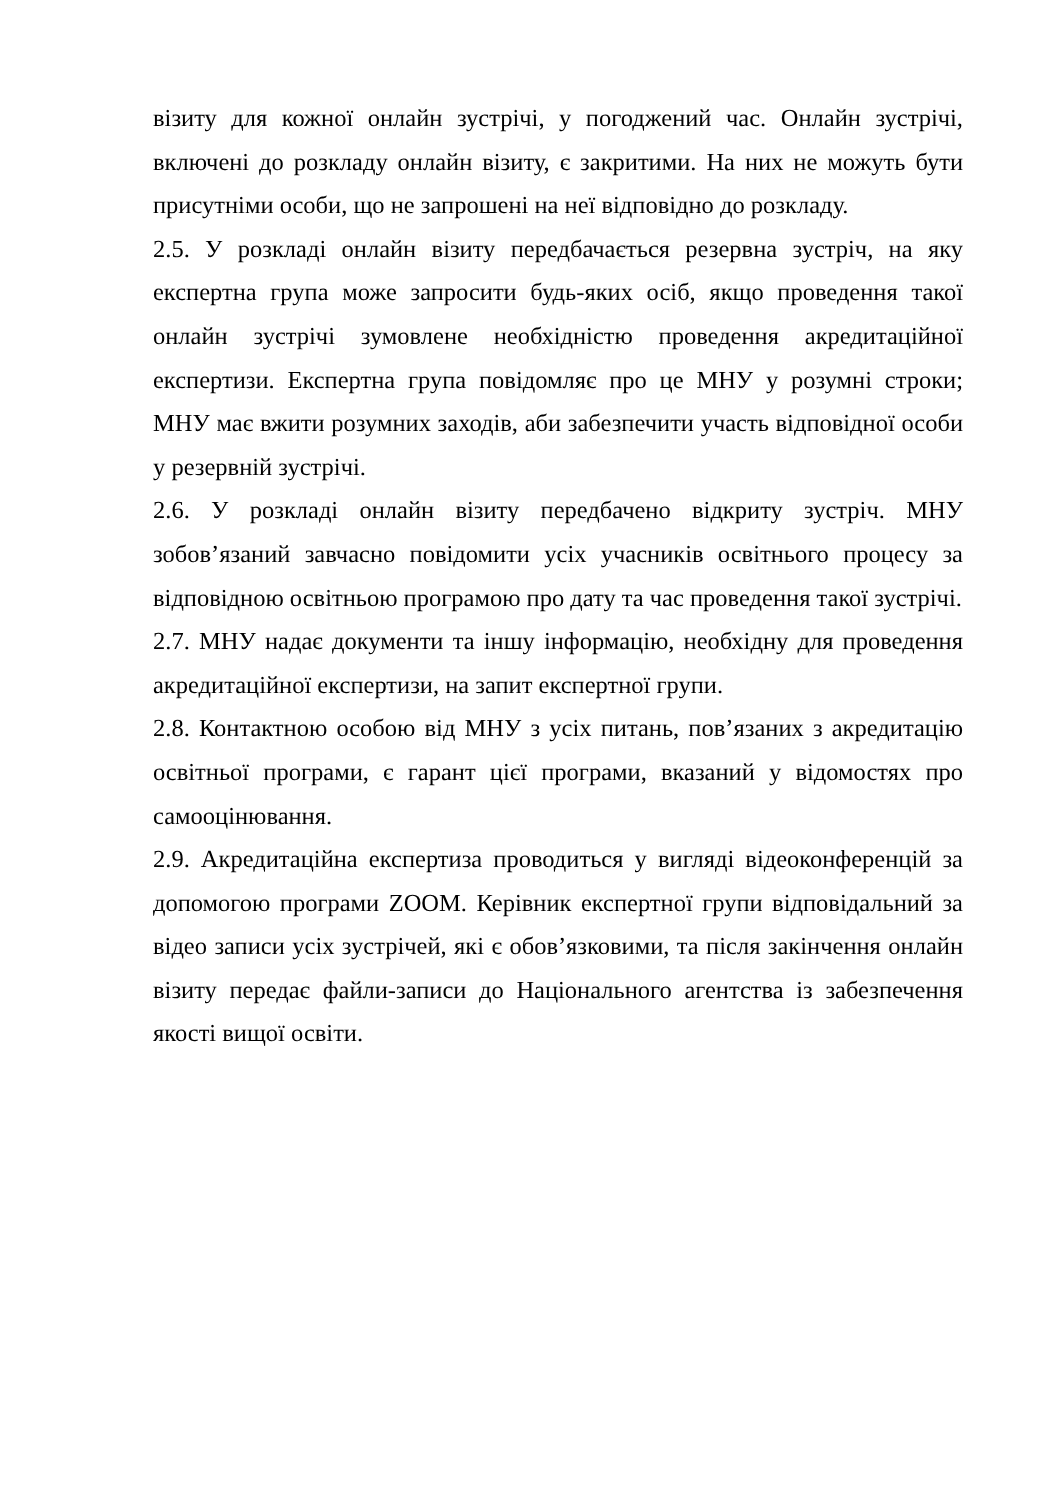візиту для кожної онлайн зустрічі, у погоджений час. Онлайн зустрічі, включені до розкладу онлайн візиту, є закритими. На них не можуть бути присутніми особи, що не запрошені на неї відповідно до розкладу.
2.5. У розкладі онлайн візиту передбачається резервна зустріч, на яку експертна група може запросити будь-яких осіб, якщо проведення такої онлайн зустрічі зумовлене необхідністю проведення акредитаційної експертизи. Експертна група повідомляє про це МНУ у розумні строки; МНУ має вжити розумних заходів, аби забезпечити участь відповідної особи у резервній зустрічі.
2.6. У розкладі онлайн візиту передбачено відкриту зустріч. МНУ зобов’язаний завчасно повідомити усіх учасників освітнього процесу за відповідною освітньою програмою про дату та час проведення такої зустрічі.
2.7. МНУ надає документи та іншу інформацію, необхідну для проведення акредитаційної експертизи, на запит експертної групи.
2.8. Контактною особою від МНУ з усіх питань, пов’язаних з акредитацію освітньої програми, є гарант цієї програми, вказаний у відомостях про самооцінювання.
2.9. Акредитаційна експертиза проводиться у вигляді відеоконференцій за допомогою програми ZOOM. Керівник експертної групи відповідальний за відео записи усіх зустрічей, які є обов’язковими, та після закінчення онлайн візиту передає файли-записи до Національного агентства із забезпечення якості вищої освіти.